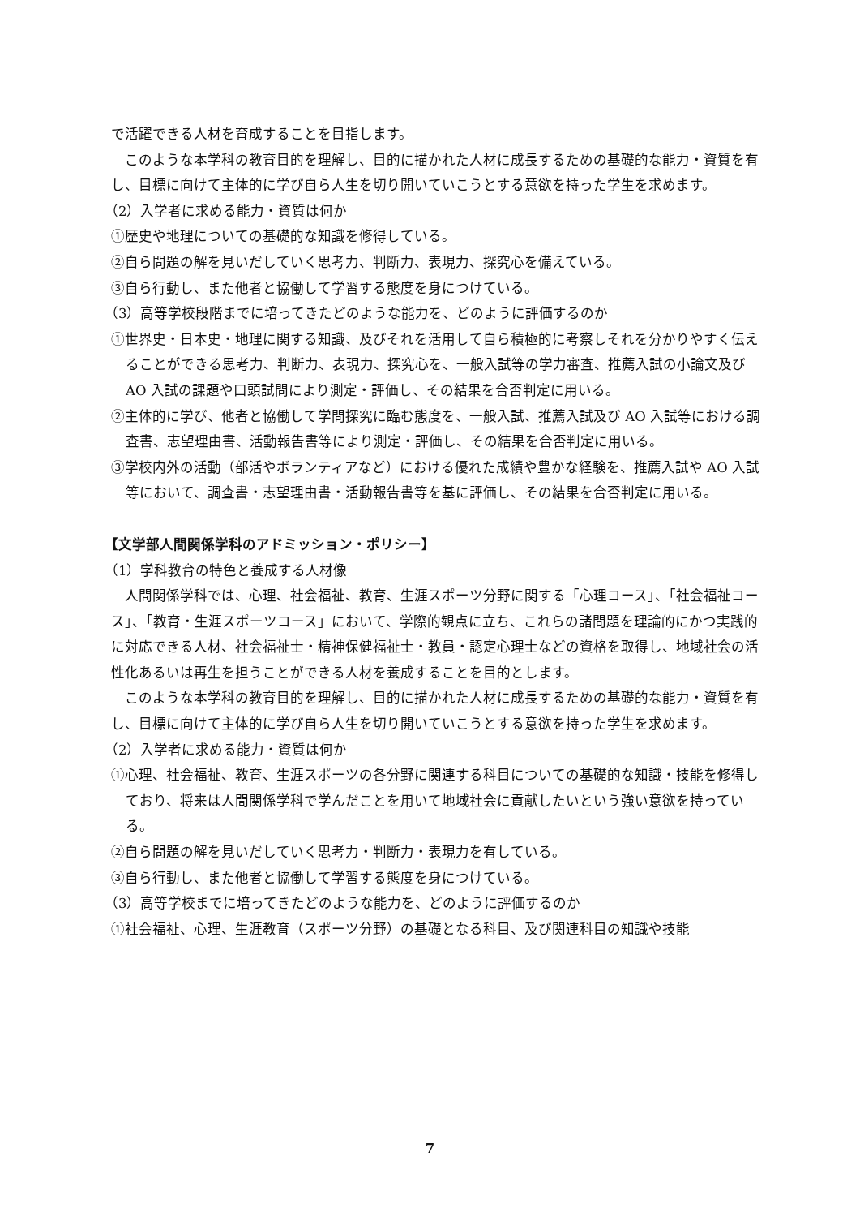で活躍できる人材を育成することを目指します。
このような本学科の教育目的を理解し、目的に描かれた人材に成長するための基礎的な能力・資質を有し、目標に向けて主体的に学び自ら人生を切り開いていこうとする意欲を持った学生を求めます。
（2）入学者に求める能力・資質は何か
①歴史や地理についての基礎的な知識を修得している。
②自ら問題の解を見いだしていく思考力、判断力、表現力、探究心を備えている。
③自ら行動し、また他者と協働して学習する態度を身につけている。
（3）高等学校段階までに培ってきたどのような能力を、どのように評価するのか
①世界史・日本史・地理に関する知識、及びそれを活用して自ら積極的に考察しそれを分かりやすく伝えることができる思考力、判断力、表現力、探究心を、一般入試等の学力審査、推薦入試の小論文及び AO 入試の課題や口頭試問により測定・評価し、その結果を合否判定に用いる。
②主体的に学び、他者と協働して学問探究に臨む態度を、一般入試、推薦入試及び AO 入試等における調査書、志望理由書、活動報告書等により測定・評価し、その結果を合否判定に用いる。
③学校内外の活動（部活やボランティアなど）における優れた成績や豊かな経験を、推薦入試や AO 入試等において、調査書・志望理由書・活動報告書等を基に評価し、その結果を合否判定に用いる。
【文学部人間関係学科のアドミッション・ポリシー】
（1）学科教育の特色と養成する人材像
人間関係学科では、心理、社会福祉、教育、生涯スポーツ分野に関する「心理コース」、「社会福祉コース」、「教育・生涯スポーツコース」において、学際的観点に立ち、これらの諸問題を理論的にかつ実践的に対応できる人材、社会福祉士・精神保健福祉士・教員・認定心理士などの資格を取得し、地域社会の活性化あるいは再生を担うことができる人材を養成することを目的とします。
このような本学科の教育目的を理解し、目的に描かれた人材に成長するための基礎的な能力・資質を有し、目標に向けて主体的に学び自ら人生を切り開いていこうとする意欲を持った学生を求めます。
（2）入学者に求める能力・資質は何か
①心理、社会福祉、教育、生涯スポーツの各分野に関連する科目についての基礎的な知識・技能を修得しており、将来は人間関係学科で学んだことを用いて地域社会に貢献したいという強い意欲を持っている。
②自ら問題の解を見いだしていく思考力・判断力・表現力を有している。
③自ら行動し、また他者と協働して学習する態度を身につけている。
（3）高等学校までに培ってきたどのような能力を、どのように評価するのか
①社会福祉、心理、生涯教育（スポーツ分野）の基礎となる科目、及び関連科目の知識や技能
7